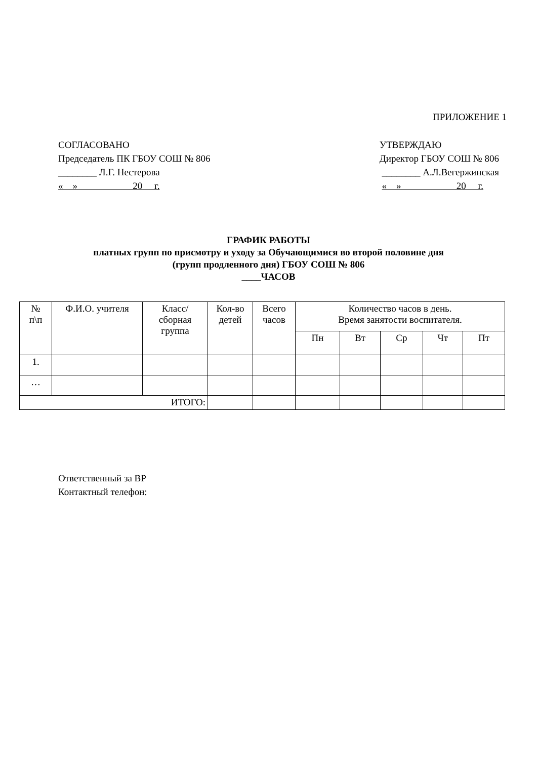ПРИЛОЖЕНИЕ 1
СОГЛАСОВАНО
Председатель ПК ГБОУ СОШ № 806
________ Л.Г. Нестерова
« » 20 г.
УТВЕРЖДАЮ
Директор ГБОУ СОШ № 806
________ А.Л.Вегержинская
« » 20 г.
ГРАФИК РАБОТЫ
платных групп по присмотру и уходу за Обучающимися во второй половине дня
(групп продленного дня) ГБОУ СОШ № 806
____ЧАСОВ
| № п\п | Ф.И.О. учителя | Класс/ сборная группа | Кол-во детей | Всего часов | Количество часов в день. Время занятости воспитателя. | | | | |
| --- | --- | --- | --- | --- | --- | --- | --- | --- | --- |
| | | | | | Пн | Вт | Ср | Чт | Пт |
| 1. | | | | | | | | | |
| … | | | | | | | | | |
| ИТОГО: | | | | | | | | | |
Ответственный за ВР
Контактный телефон: